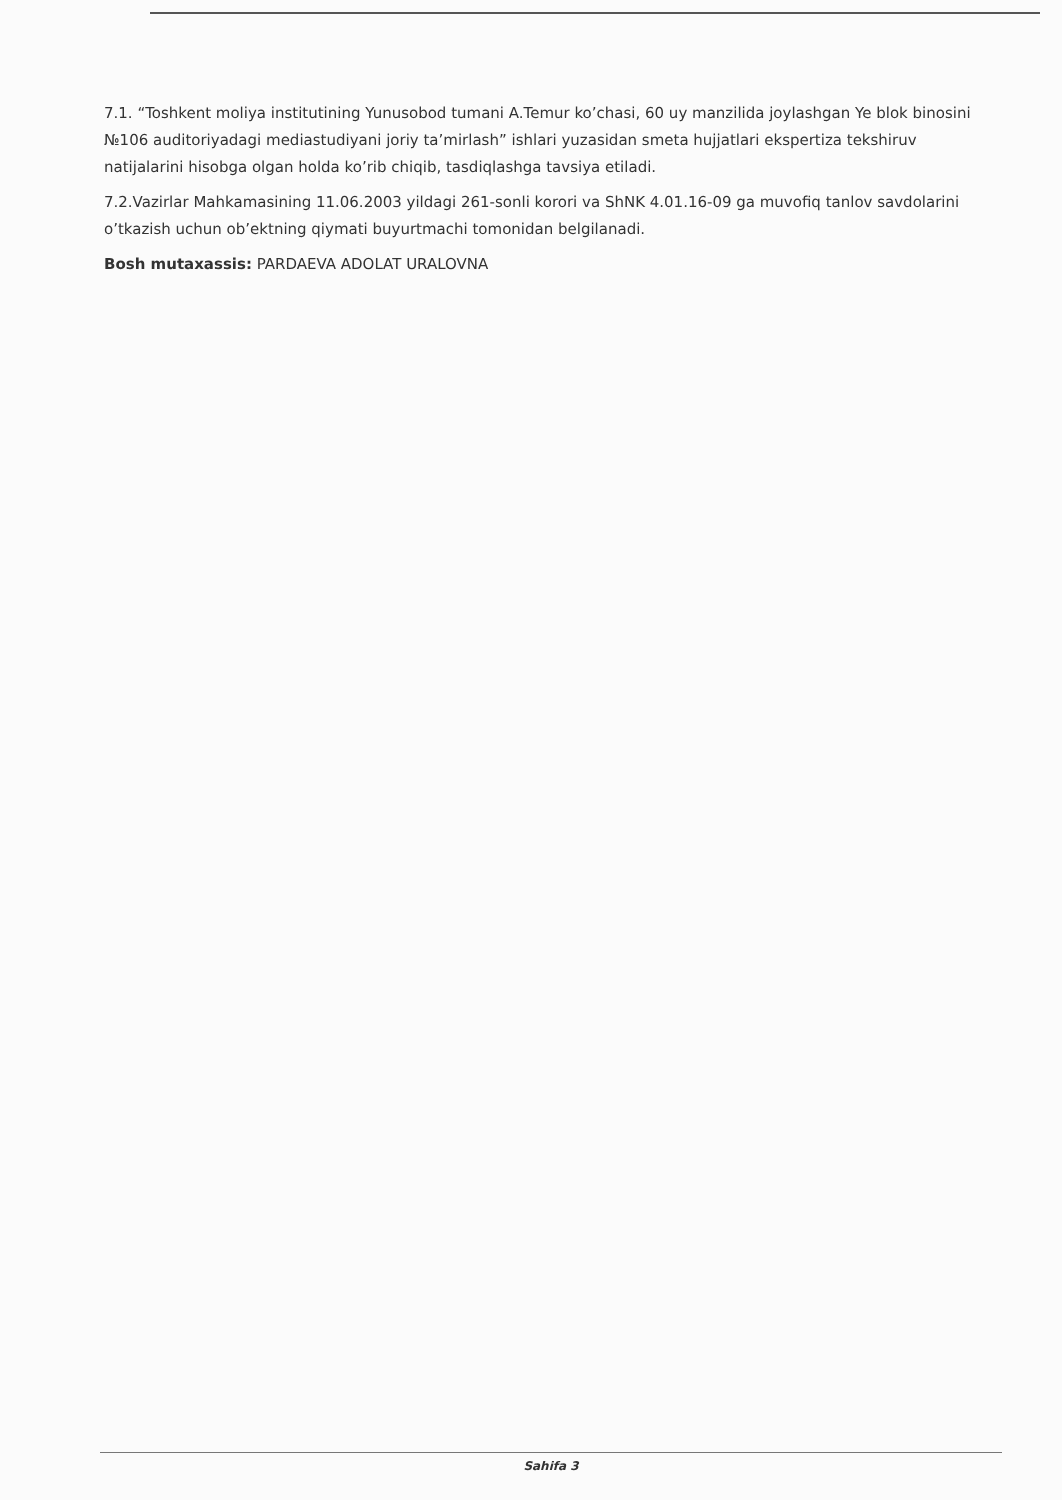7.1. “Toshkent moliya institutining Yunusobod tumani A.Temur ko’chasi, 60 uy manzilida joylashgan Ye blok binosini №106 auditoriyadagi mediastudiyani joriy ta’mirlash” ishlari yuzasidan smeta hujjatlari ekspertiza tekshiruv natijalarini hisobga olgan holda ko’rib chiqib, tasdiqlashga tavsiya etiladi.
7.2.Vazirlar Mahkamasining 11.06.2003 yildagi 261-sonli korori va ShNK 4.01.16-09 ga muvofiq tanlov savdolarini o’tkazish uchun ob’ektning qiymati buyurtmachi tomonidan belgilanadi.
Bosh mutaxassis: PARDAEVA ADOLAT URALOVNA
Sahifa 3